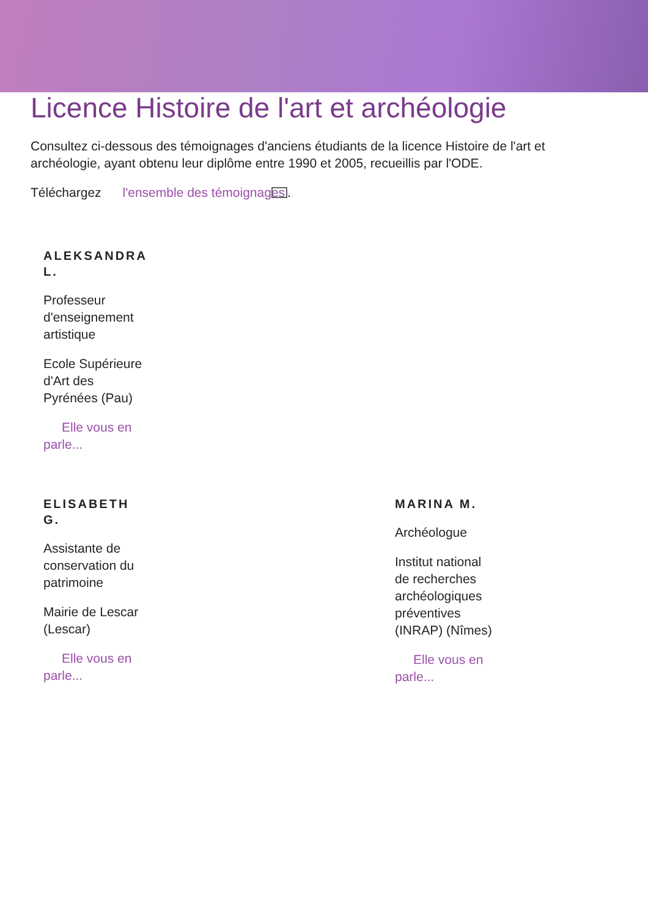Licence Histoire de l'art et archéologie
Consultez ci-dessous des témoignages d'anciens étudiants de la licence Histoire de l'art et archéologie, ayant obtenu leur diplôme entre 1990 et 2005, recueillis par l'ODE.
Téléchargez l'ensemble des témoignages.
ALEKSANDRA L.
Professeur d'enseignement artistique
Ecole Supérieure d'Art des Pyrénées (Pau)
Elle vous en parle...
ELISABETH G.
Assistante de conservation du patrimoine
Mairie de Lescar (Lescar)
Elle vous en parle...
MARINA M.
Archéologue
Institut national de recherches archéologiques préventives (INRAP) (Nîmes)
Elle vous en parle...